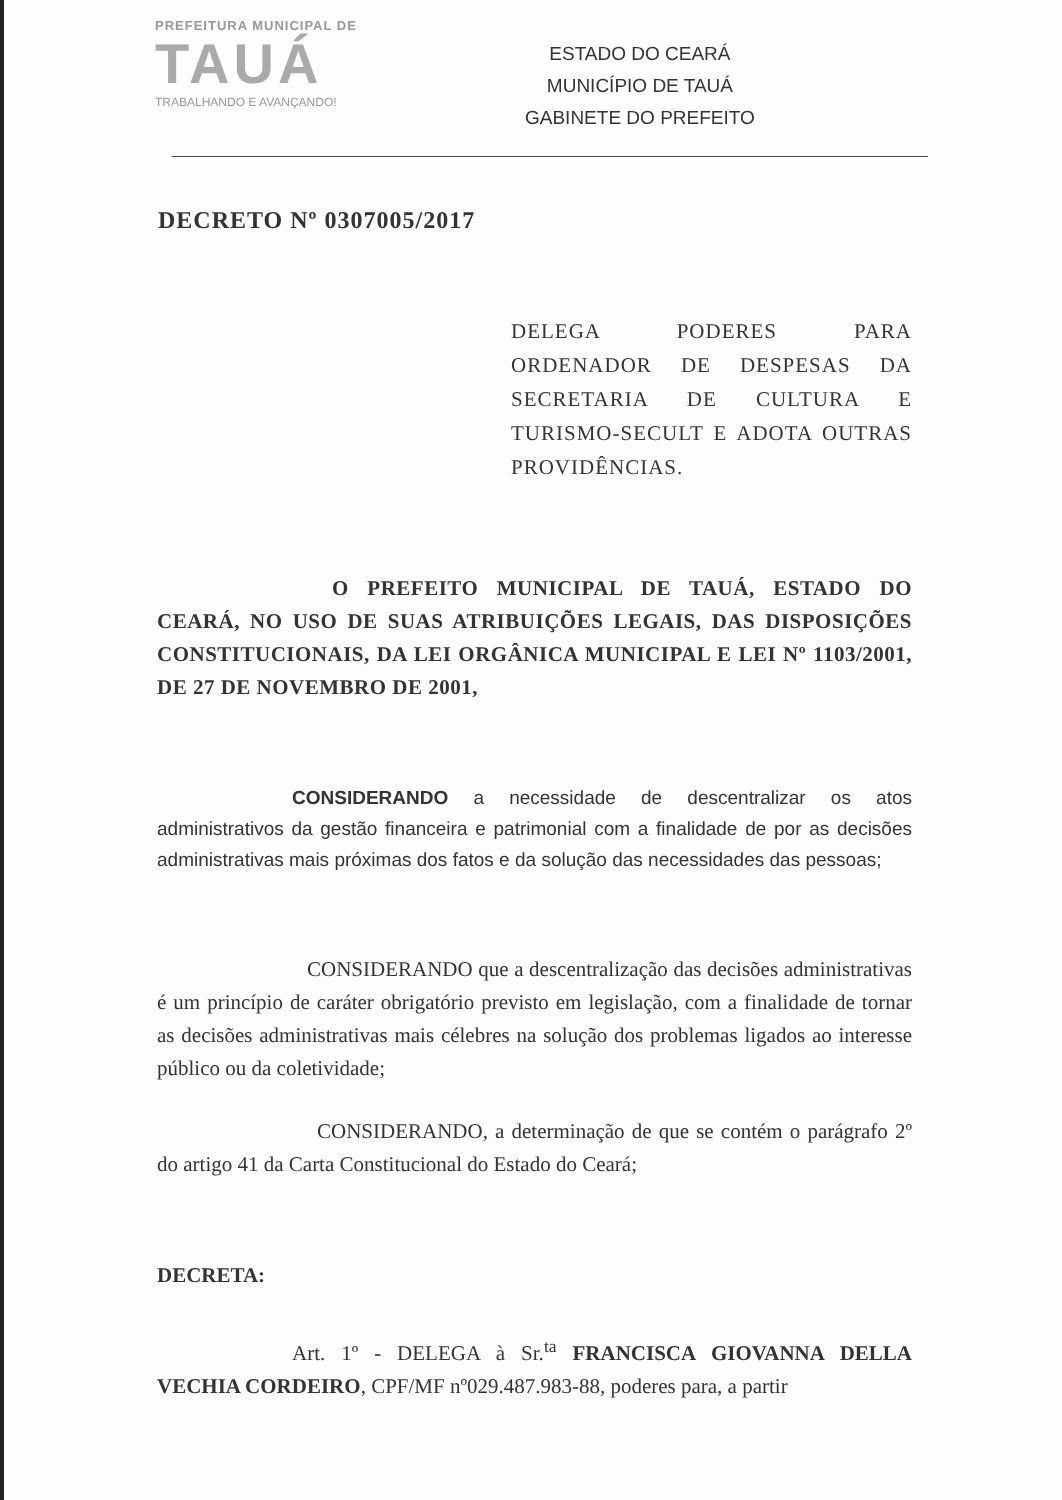PREFEITURA MUNICIPAL DE
TAUÁ
TRABALHANDO E AVANÇANDO!
ESTADO DO CEARÁ
MUNICÍPIO DE TAUÁ
GABINETE DO PREFEITO
DECRETO Nº 0307005/2017
DELEGA PODERES PARA ORDENADOR DE DESPESAS DA SECRETARIA DE CULTURA E TURISMO-SECULT E ADOTA OUTRAS PROVIDÊNCIAS.
O PREFEITO MUNICIPAL DE TAUÁ, ESTADO DO CEARÁ, NO USO DE SUAS ATRIBUIÇÕES LEGAIS, DAS DISPOSIÇÕES CONSTITUCIONAIS, DA LEI ORGÂNICA MUNICIPAL E LEI Nº 1103/2001, DE 27 DE NOVEMBRO DE 2001,
CONSIDERANDO a necessidade de descentralizar os atos administrativos da gestão financeira e patrimonial com a finalidade de por as decisões administrativas mais próximas dos fatos e da solução das necessidades das pessoas;
CONSIDERANDO que a descentralização das decisões administrativas é um princípio de caráter obrigatório previsto em legislação, com a finalidade de tornar as decisões administrativas mais célebres na solução dos problemas ligados ao interesse público ou da coletividade;
CONSIDERANDO, a determinação de que se contém o parágrafo 2º do artigo 41 da Carta Constitucional do Estado do Ceará;
DECRETA:
Art. 1º - DELEGA à Sr.<sup>ta</sup> FRANCISCA GIOVANNA DELLA VECHIA CORDEIRO, CPF/MF nº029.487.983-88, poderes para, a partir